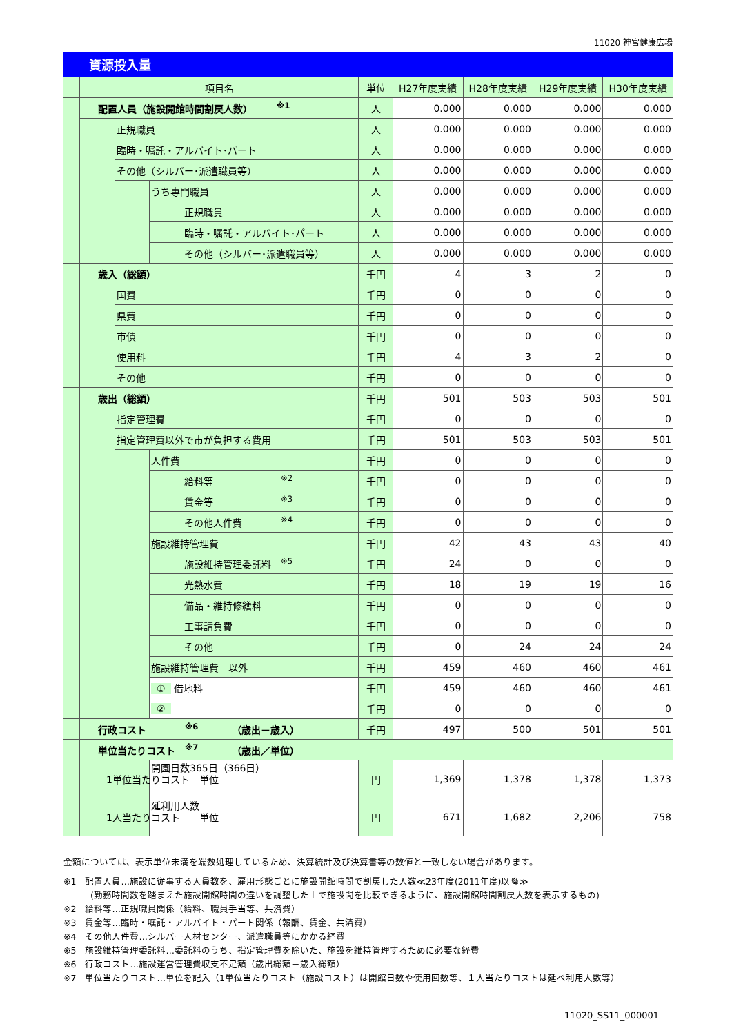11020 神宮健康広場
資源投入量
| | 項目名 | | | 単位 | H27年度実績 | H28年度実績 | H29年度実績 | H30年度実績 |
| --- | --- | --- | --- | --- | --- | --- | --- | --- |
| | 配置人員（施設開館時間割戻人数） <sup>※1</sup> | | | 人 | 0.000 | 0.000 | 0.000 | 0.000 |
| | | 正規職員 | | 人 | 0.000 | 0.000 | 0.000 | 0.000 |
| | | 臨時・嘱託・アルバイト･パート | | 人 | 0.000 | 0.000 | 0.000 | 0.000 |
| | | その他（シルバー･派遣職員等） | | 人 | 0.000 | 0.000 | 0.000 | 0.000 |
| | | | うち専門職員 | 人 | 0.000 | 0.000 | 0.000 | 0.000 |
| | | | 正規職員 | 人 | 0.000 | 0.000 | 0.000 | 0.000 |
| | | | 臨時・嘱託・アルバイト･パート | 人 | 0.000 | 0.000 | 0.000 | 0.000 |
| | | | その他（シルバー･派遣職員等） | 人 | 0.000 | 0.000 | 0.000 | 0.000 |
| | 歳入（総額） | | | 千円 | 4 | 3 | 2 | 0 |
| | | 国費 | | 千円 | 0 | 0 | 0 | 0 |
| | | 県費 | | 千円 | 0 | 0 | 0 | 0 |
| | | 市債 | | 千円 | 0 | 0 | 0 | 0 |
| | | 使用料 | | 千円 | 4 | 3 | 2 | 0 |
| | | その他 | | 千円 | 0 | 0 | 0 | 0 |
| | 歳出（総額） | | | 千円 | 501 | 503 | 503 | 501 |
| | | 指定管理費 | | 千円 | 0 | 0 | 0 | 0 |
| | | 指定管理費以外で市が負担する費用 | | 千円 | 501 | 503 | 503 | 501 |
| | | | 人件費 | 千円 | 0 | 0 | 0 | 0 |
| | | | 給料等 <sup>※2</sup> | 千円 | 0 | 0 | 0 | 0 |
| | | | 賃金等 <sup>※3</sup> | 千円 | 0 | 0 | 0 | 0 |
| | | | その他人件費 <sup>※4</sup> | 千円 | 0 | 0 | 0 | 0 |
| | | | 施設維持管理費 | 千円 | 42 | 43 | 43 | 40 |
| | | | 施設維持管理委託料 <sup>※5</sup> | 千円 | 24 | 0 | 0 | 0 |
| | | | 光熱水費 | 千円 | 18 | 19 | 19 | 16 |
| | | | 備品・維持修繕料 | 千円 | 0 | 0 | 0 | 0 |
| | | | 工事請負費 | 千円 | 0 | 0 | 0 | 0 |
| | | | その他 | 千円 | 0 | 24 | 24 | 24 |
| | | | 施設維持管理費 以外 | 千円 | 459 | 460 | 460 | 461 |
| | | | ① 借地料 | 千円 | 459 | 460 | 460 | 461 |
| | | | ② | 千円 | 0 | 0 | 0 | 0 |
| | 行政コスト <sup>※6</sup> （歳出－歳入） | | | 千円 | 497 | 500 | 501 | 501 |
| | 単位当たりコスト <sup>※7</sup> （歳出／単位） | | | | | | | |
| | 1単位当たりコスト 単位 | | 開園日数365日（366日） | 円 | 1,369 | 1,378 | 1,378 | 1,373 |
| | 1人当たりコスト 単位 | | 延利用人数 | 円 | 671 | 1,682 | 2,206 | 758 |
金額については、表示単位未満を端数処理しているため、決算統計及び決算書等の数値と一致しない場合があります。
※1　配置人員…施設に従事する人員数を、雇用形態ごとに施設開館時間で割戻した人数≪23年度(2011年度)以降≫
　　　(勤務時間数を踏まえた施設開館時間の違いを調整した上で施設間を比較できるように、施設開館時間割戻人数を表示するもの)
※2　給料等…正規職員関係（給料、職員手当等、共済費）
※3　賃金等…臨時・嘱託・アルバイト・パート関係（報酬、賃金、共済費）
※4　その他人件費…シルバー人材センター、派遣職員等にかかる経費
※5　施設維持管理委託料…委託料のうち、指定管理費を除いた、施設を維持管理するために必要な経費
※6　行政コスト…施設運営管理費収支不足額（歳出総額－歳入総額）
※7　単位当たりコスト…単位を記入（1単位当たりコスト（施設コスト）は開館日数や使用回数等、１人当たりコストは延べ利用人数等）
11020_SS11_000001